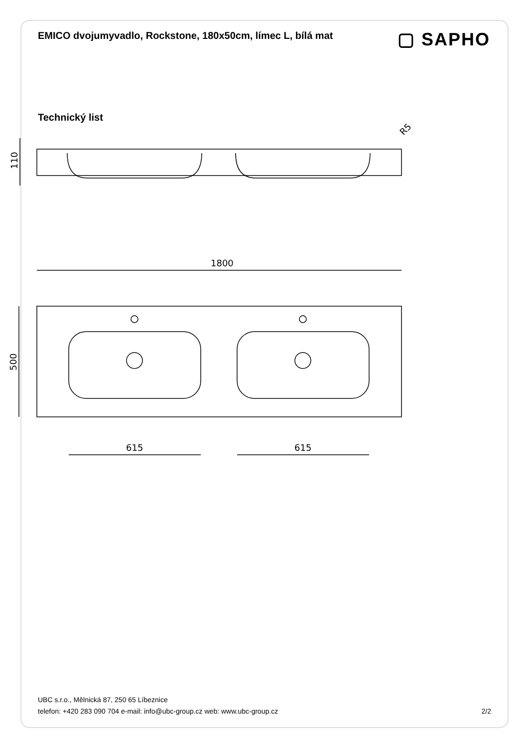EMICO dvojumyvadlo, Rockstone, 180x50cm, límec L, bílá mat
▢ SAPHO
Technický list
110
R5
1800
500
615
615
UBC s.r.o., Mělnická 87, 250 65 Líbeznice
telefon: +420 283 090 704 e-mail: info@ubc-group.cz web: www.ubc-group.cz
2/2